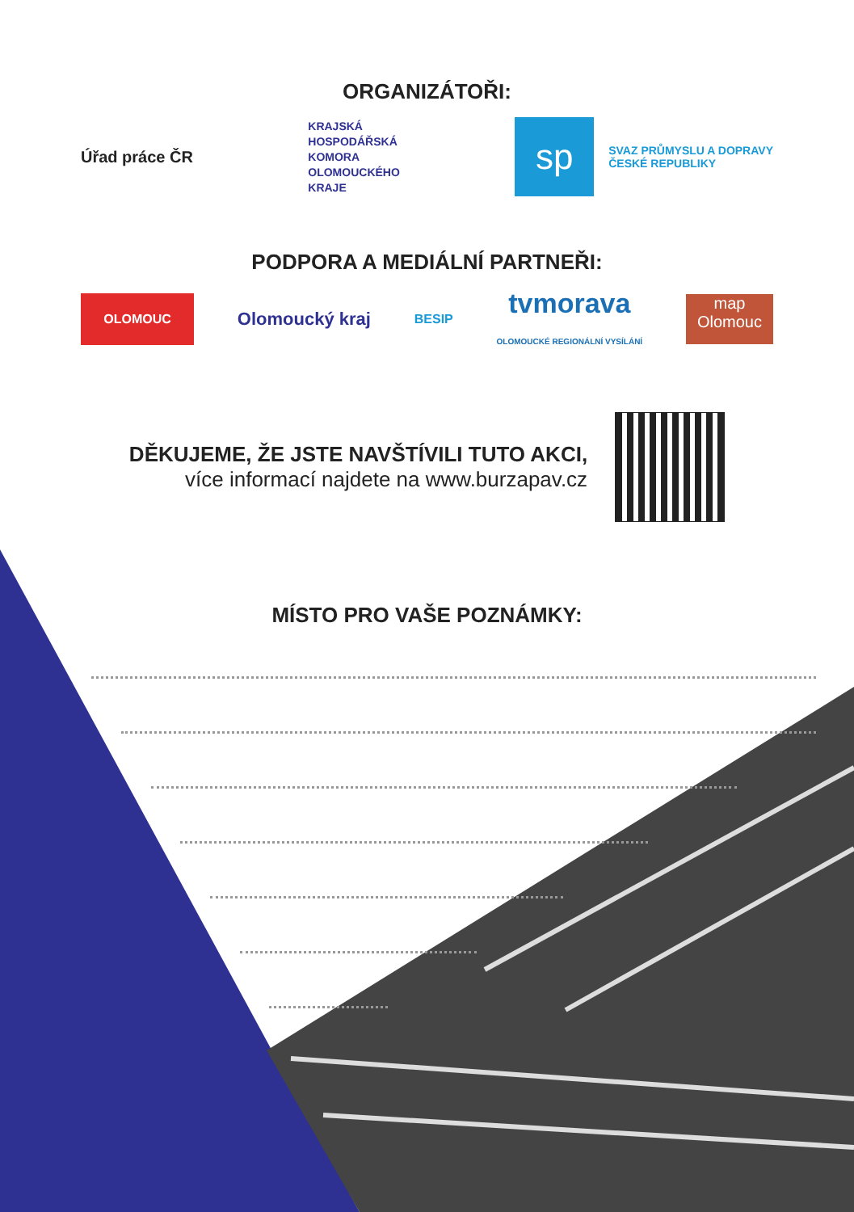ORGANIZÁTOŘI:
Úřad práce ČR
KRAJSKÁ
HOSPODÁŘSKÁ
KOMORA
OLOMOUCKÉHO
KRAJE
sp
SVAZ PRŮMYSLU A DOPRAVY
ČESKÉ REPUBLIKY
PODPORA A MEDIÁLNÍ PARTNEŘI:
OLOMOUC
Olomoucký kraj
BESIP
tvmorava
OLOMOUCKÉ REGIONÁLNÍ VYSÍLÁNÍ
map
Olomouc
DĚKUJEME, ŽE JSTE NAVŠTÍVILI TUTO AKCI,
více informací najdete na www.burzapav.cz
MÍSTO PRO VAŠE POZNÁMKY: